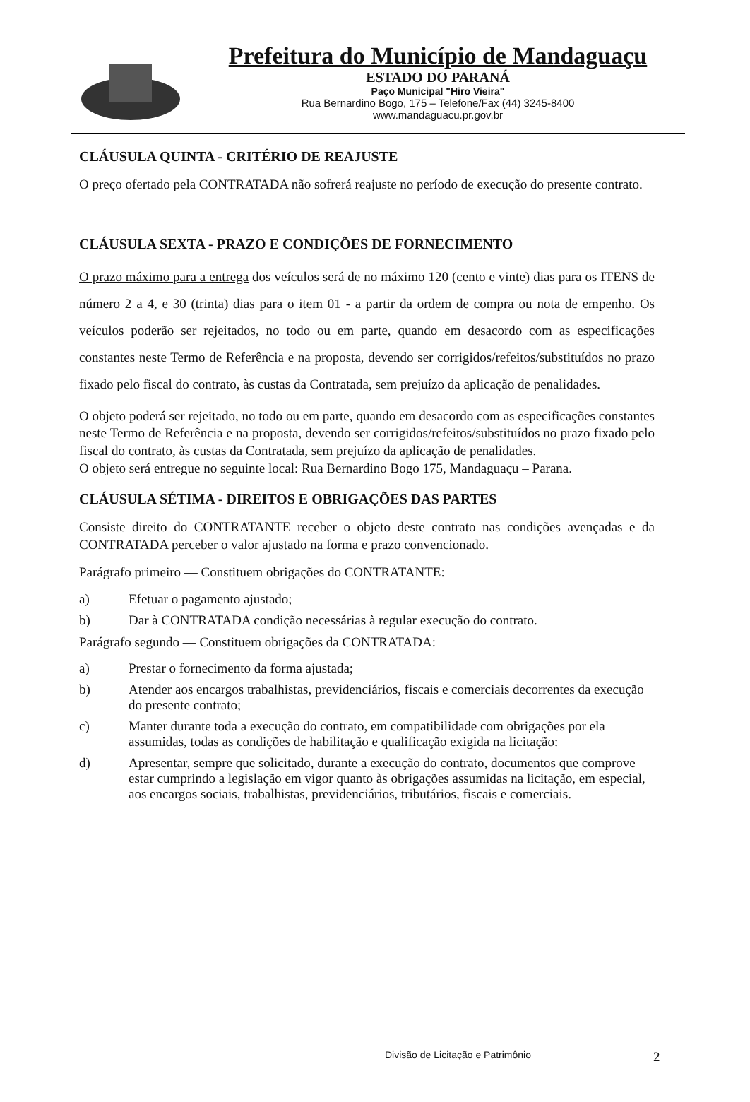Prefeitura do Município de Mandaguaçu
ESTADO DO PARANÁ
Paço Municipal "Hiro Vieira"
Rua Bernardino Bogo, 175 – Telefone/Fax (44) 3245-8400
www.mandaguacu.pr.gov.br
CLÁUSULA QUINTA - CRITÉRIO DE REAJUSTE
O preço ofertado pela CONTRATADA não sofrerá reajuste no período de execução do presente contrato.
CLÁUSULA SEXTA - PRAZO E CONDIÇÕES DE FORNECIMENTO
O prazo máximo para a entrega dos veículos será de no máximo 120 (cento e vinte) dias para os ITENS de número 2 a 4, e 30 (trinta) dias para o item 01 - a partir da ordem de compra ou nota de empenho. Os veículos poderão ser rejeitados, no todo ou em parte, quando em desacordo com as especificações constantes neste Termo de Referência e na proposta, devendo ser corrigidos/refeitos/substituídos no prazo fixado pelo fiscal do contrato, às custas da Contratada, sem prejuízo da aplicação de penalidades.
O objeto poderá ser rejeitado, no todo ou em parte, quando em desacordo com as especificações constantes neste Termo de Referência e na proposta, devendo ser corrigidos/refeitos/substituídos no prazo fixado pelo fiscal do contrato, às custas da Contratada, sem prejuízo da aplicação de penalidades.
O objeto será entregue no seguinte local: Rua Bernardino Bogo 175, Mandaguaçu – Parana.
CLÁUSULA SÉTIMA - DIREITOS E OBRIGAÇÕES DAS PARTES
Consiste direito do CONTRATANTE receber o objeto deste contrato nas condições avençadas e da CONTRATADA perceber o valor ajustado na forma e prazo convencionado.
Parágrafo primeiro — Constituem obrigações do CONTRATANTE:
a) Efetuar o pagamento ajustado;
b) Dar à CONTRATADA condição necessárias à regular execução do contrato.
Parágrafo segundo — Constituem obrigações da CONTRATADA:
a) Prestar o fornecimento da forma ajustada;
b) Atender aos encargos trabalhistas, previdenciários, fiscais e comerciais decorrentes da execução do presente contrato;
c) Manter durante toda a execução do contrato, em compatibilidade com obrigações por ela assumidas, todas as condições de habilitação e qualificação exigida na licitação:
d) Apresentar, sempre que solicitado, durante a execução do contrato, documentos que comprove estar cumprindo a legislação em vigor quanto às obrigações assumidas na licitação, em especial, aos encargos sociais, trabalhistas, previdenciários, tributários, fiscais e comerciais.
Divisão de Licitação e Patrimônio
2